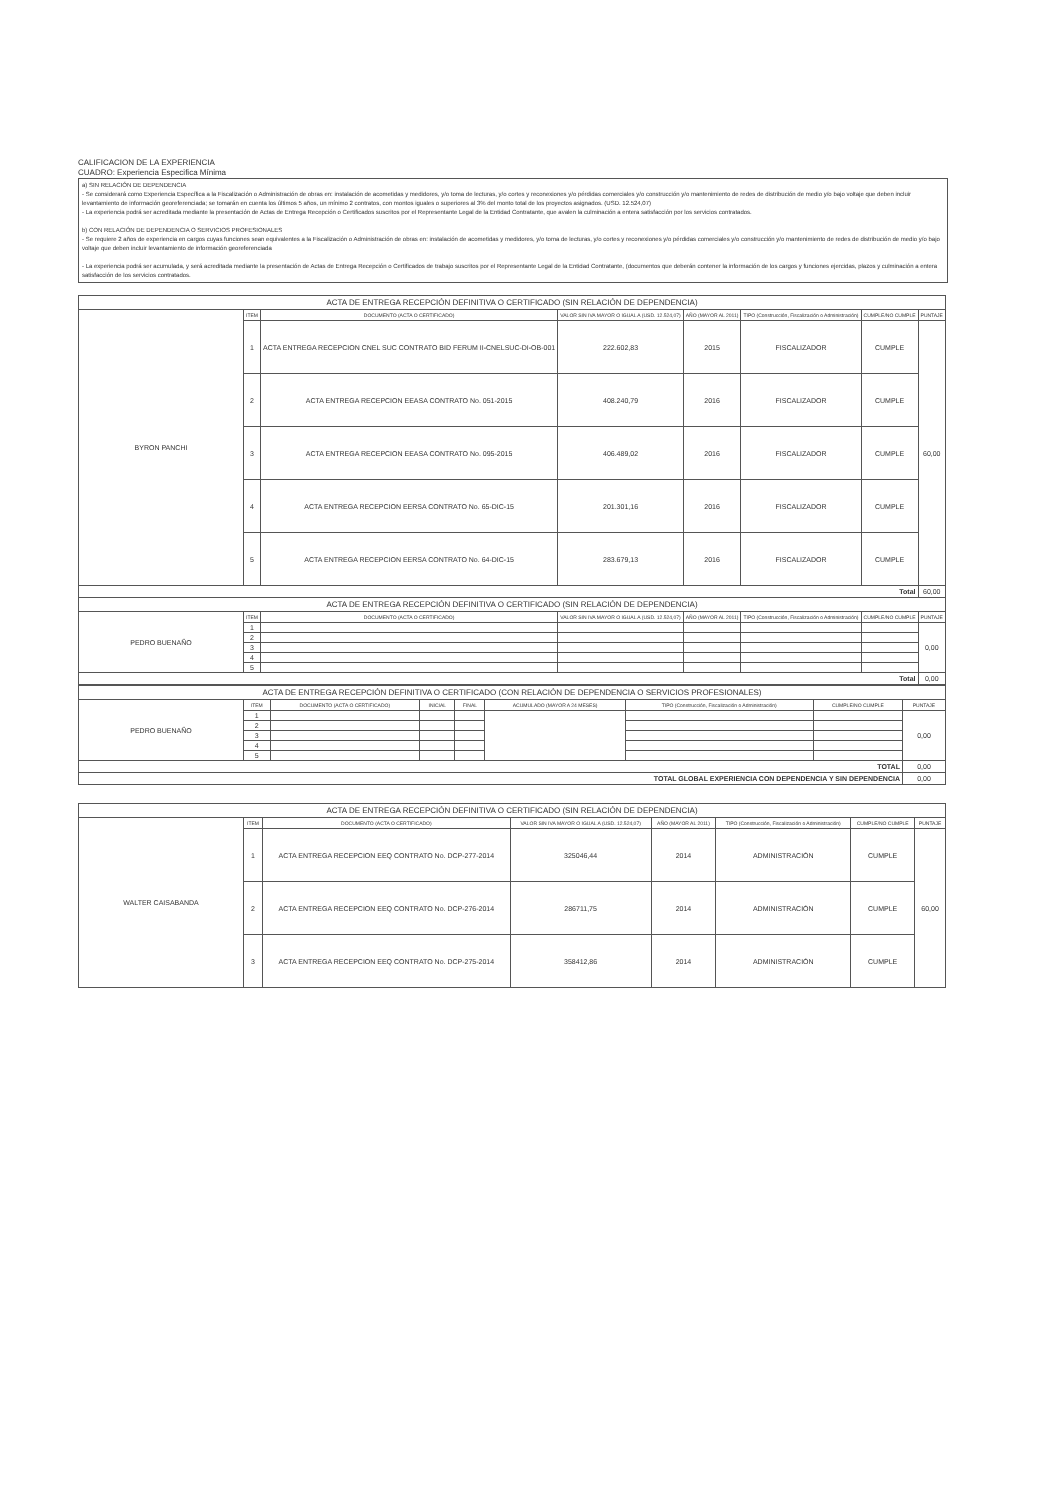CALIFICACION DE LA EXPERIENCIA
CUADRO: Experiencia Especifica Mínima
a) SIN RELACIÓN DE DEPENDENCIA
- Se considerará como Experiencia Específica a la Fiscalización o Administración de obras en: instalación de acometidas y medidores, y/o toma de lecturas, y/o cortes y reconexiones y/o pérdidas comerciales y/o construcción y/o mantenimiento de redes de distribución de medio y/o bajo voltaje que deben incluir levantamiento de información georeferenciada; se tomarán en cuenta los últimos 5 años, un mínimo 2 contratos, con montos iguales o superiores al 3% del monto total de los proyectos asignados. (USD. 12.524,07)
- La experiencia podrá ser acreditada mediante la presentación de Actas de Entrega Recepción o Certificados suscritos por el Representante Legal de la Entidad Contratante, que avalen la culminación a entera satisfacción por los servicios contratados.
b) CON RELACIÓN DE DEPENDENCIA O SERVICIOS PROFESIONALES
- Se requiere 2 años de experiencia en cargos cuyas funciones sean equivalentes a la Fiscalización o Administración de obras en: instalación de acometidas y medidores, y/o toma de lecturas, y/o cortes y reconexiones y/o pérdidas comerciales y/o construcción y/o mantenimiento de redes de distribución de medio y/o bajo voltaje que deben incluir levantamiento de información georeferenciada
- La experiencia podrá ser acumulada, y será acreditada mediante la presentación de Actas de Entrega Recepción o Certificados de trabajo suscritos por el Representante Legal de la Entidad Contratante, (documentos que deberán contener la información de los cargos y funciones ejercidas, plazos y culminación a entera satisfacción de los servicios contratados.
| ACTA DE ENTREGA RECEPCIÓN DEFINITIVA O CERTIFICADO (SIN RELACIÓN DE DEPENDENCIA) | | | | | | | |
| BYRON PANCHI | ITEM | DOCUMENTO (ACTA O CERTIFICADO) | VALOR SIN IVA MAYOR O IGUAL A (USD. 12.524,07) | AÑO (MAYOR AL 2011) | TIPO (Construcción, Fiscalización o Administración) | CUMPLE/NO CUMPLE | PUNTAJE |
| | 1 | ACTA ENTREGA RECEPCION CNEL SUC CONTRATO BID FERUM II-CNELSUC-DI-OB-001 | 222.602,83 | 2015 | FISCALIZADOR | CUMPLE | 60,00 |
| | 2 | ACTA ENTREGA RECEPCION EEASA CONTRATO No. 051-2015 | 408.240,79 | 2016 | FISCALIZADOR | CUMPLE | |
| | 3 | ACTA ENTREGA RECEPCION EEASA CONTRATO No. 095-2015 | 406.489,02 | 2016 | FISCALIZADOR | CUMPLE | |
| | 4 | ACTA ENTREGA RECEPCION EERSA CONTRATO No. 65-DIC-15 | 201.301,16 | 2016 | FISCALIZADOR | CUMPLE | |
| | 5 | ACTA ENTREGA RECEPCION EERSA CONTRATO No. 64-DIC-15 | 283.679,13 | 2016 | FISCALIZADOR | CUMPLE | |
| Total | | | | | | | 60,00 |
| ACTA DE ENTREGA RECEPCIÓN DEFINITIVA O CERTIFICADO (SIN RELACIÓN DE DEPENDENCIA) | | | | | | | |
| PEDRO BUENAÑO | ITEM | DOCUMENTO (ACTA O CERTIFICADO) | VALOR SIN IVA MAYOR O IGUAL A (USD. 12.524,07) | AÑO (MAYOR AL 2011) | TIPO (Construcción, Fiscalización o Administración) | CUMPLE/NO CUMPLE | PUNTAJE |
| | 1 | | | | | | 0,00 |
| | 2 | | | | | | |
| | 3 | | | | | | |
| | 4 | | | | | | |
| | 5 | | | | | | |
| Total | | | | | | | 0,00 |
| ACTA DE ENTREGA RECEPCIÓN DEFINITIVA O CERTIFICADO (CON RELACIÓN DE DEPENDENCIA O SERVICIOS PROFESIONALES) | | | | | | | | |
| PEDRO BUENAÑO | ITEM | DOCUMENTO (ACTA O CERTIFICADO) | INICIAL | FINAL | ACUMULADO (MAYOR A 24 MESES) | TIPO (Construcción, Fiscalización o Administración) | CUMPLE/NO CUMPLE | PUNTAJE |
| | 1 | | | | | | | 0,00 |
| | 2 | | | | | | | |
| | 3 | | | | | | | |
| | 4 | | | | | | | |
| | 5 | | | | | | | |
| TOTAL | | | | | | | | 0,00 |
| TOTAL GLOBAL EXPERIENCIA CON DEPENDENCIA Y SIN DEPENDENCIA | | | | | | | | 0,00 |
| ACTA DE ENTREGA RECEPCIÓN DEFINITIVA O CERTIFICADO (SIN RELACIÓN DE DEPENDENCIA) | | | | | | | |
| WALTER CAISABANDA | ITEM | DOCUMENTO (ACTA O CERTIFICADO) | VALOR SIN IVA MAYOR O IGUAL A (USD. 12.524,07) | AÑO (MAYOR AL 2011) | TIPO (Construcción, Fiscalización o Administración) | CUMPLE/NO CUMPLE | PUNTAJE |
| | 1 | ACTA ENTREGA RECEPCION EEQ CONTRATO No. DCP-277-2014 | 325046,44 | 2014 | ADMINISTRACIÓN | CUMPLE | 60,00 |
| | 2 | ACTA ENTREGA RECEPCION EEQ CONTRATO No. DCP-276-2014 | 286711,75 | 2014 | ADMINISTRACIÓN | CUMPLE | |
| | 3 | ACTA ENTREGA RECEPCION EEQ CONTRATO No. DCP-275-2014 | 358412,86 | 2014 | ADMINISTRACIÓN | CUMPLE | |